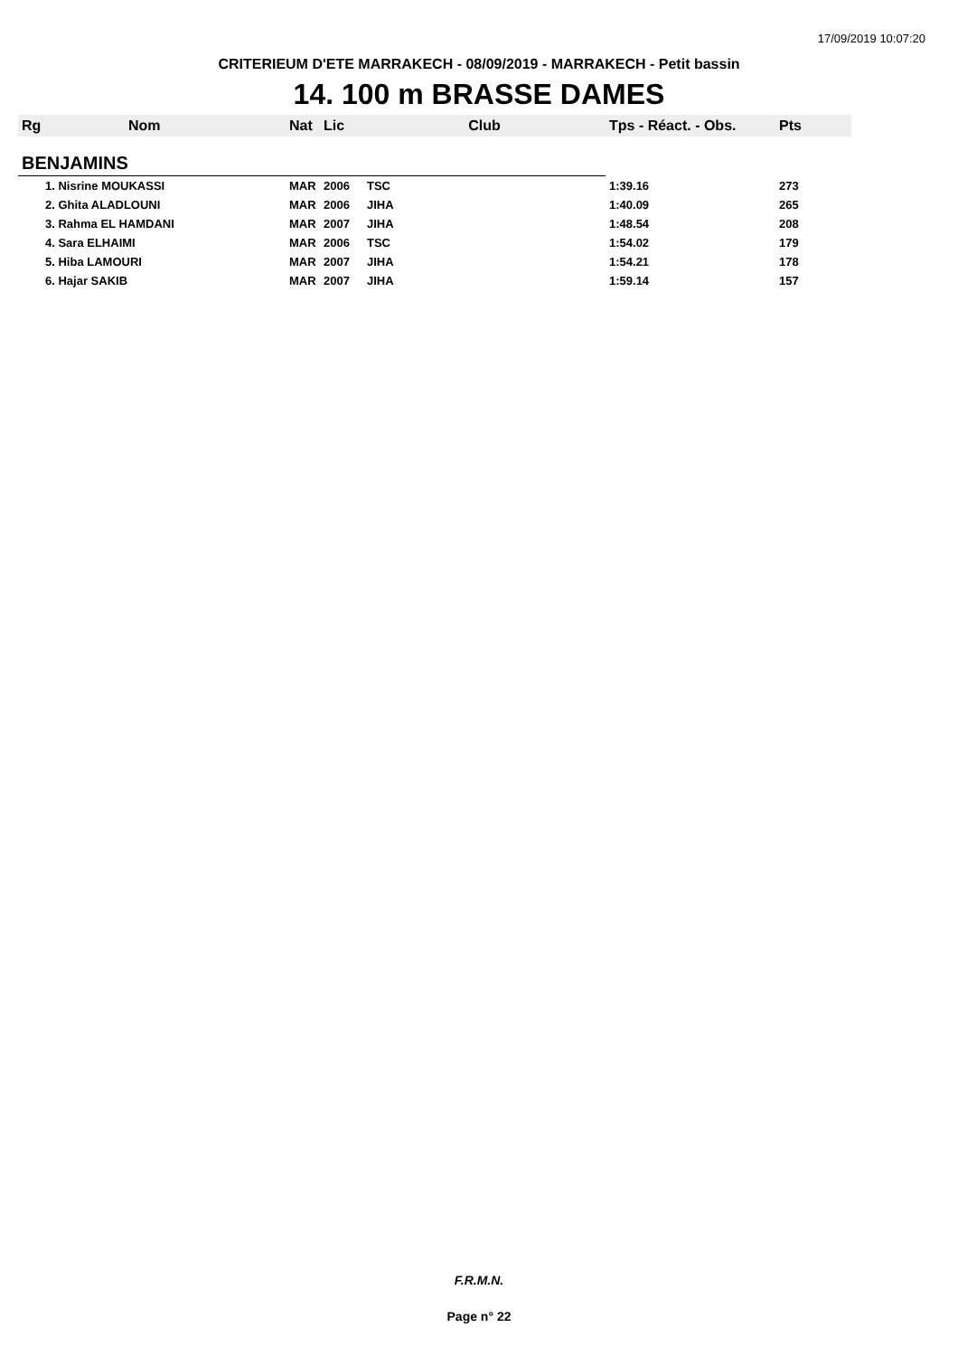17/09/2019 10:07:20
CRITERIEUM D'ETE MARRAKECH - 08/09/2019 - MARRAKECH - Petit bassin
14. 100 m BRASSE DAMES
| Rg | Nom | Nat | Lic | Club | Tps - Réact. - Obs. | Pts |
| --- | --- | --- | --- | --- | --- | --- |
| BENJAMINS | | | | | | |
| 1. Nisrine MOUKASSI | | MAR | 2006 | TSC | 1:39.16 | 273 |
| 2. Ghita ALADLOUNI | | MAR | 2006 | JIHA | 1:40.09 | 265 |
| 3. Rahma EL HAMDANI | | MAR | 2007 | JIHA | 1:48.54 | 208 |
| 4. Sara ELHAIMI | | MAR | 2006 | TSC | 1:54.02 | 179 |
| 5. Hiba LAMOURI | | MAR | 2007 | JIHA | 1:54.21 | 178 |
| 6. Hajar SAKIB | | MAR | 2007 | JIHA | 1:59.14 | 157 |
F.R.M.N.
Page n° 22